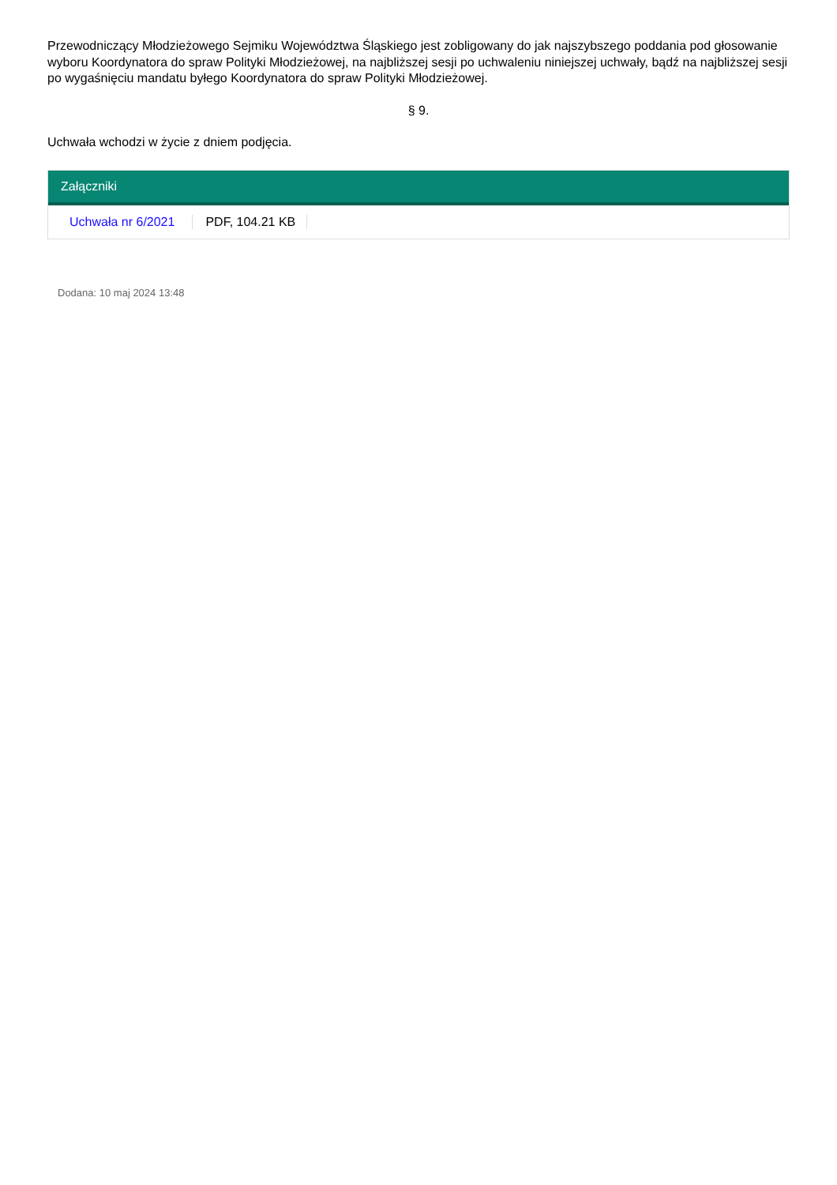Przewodniczący Młodzieżowego Sejmiku Województwa Śląskiego jest zobligowany do jak najszybszego poddania pod głosowanie wyboru Koordynatora do spraw Polityki Młodzieżowej, na najbliższej sesji po uchwaleniu niniejszej uchwały, bądź na najbliższej sesji po wygaśnięciu mandatu byłego Koordynatora do spraw Polityki Młodzieżowej.
§ 9.
Uchwała wchodzi w życie z dniem podjęcia.
Załączniki
Uchwała nr 6/2021 PDF, 104.21 KB
Dodana: 10 maj 2024 13:48